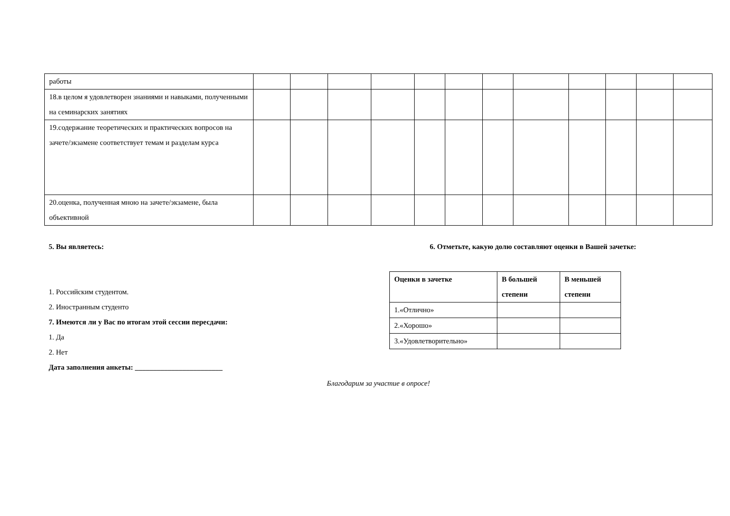| работы | | | | | | | | | | | | |
| 18.в целом я удовлетворен знаниями и навыками, полученными на семинарских занятиях | | | | | | | | | | | | |
| 19.содержание теоретических и практических вопросов на зачете/экзамене соответствует темам и разделам курса | | | | | | | | | | | | |
| 20.оценка, полученная мною на зачете/экзамене, была объективной | | | | | | | | | | | | |
5. Вы являетесь:
1. Российским студентом.
2. Иностранным студенто
7. Имеются ли у Вас по итогам этой сессии пересдачи:
1. Да
2. Нет
Дата заполнения анкеты: ________________________
6. Отметьте, какую долю составляют оценки в Вашей зачетке:
| Оценки в зачетке | В большей степени | В меньшей степени |
| --- | --- | --- |
| 1.«Отлично» | | |
| 2.«Хорошо» | | |
| 3.«Удовлетворительно» | | |
Благодарим за участие в опросе!